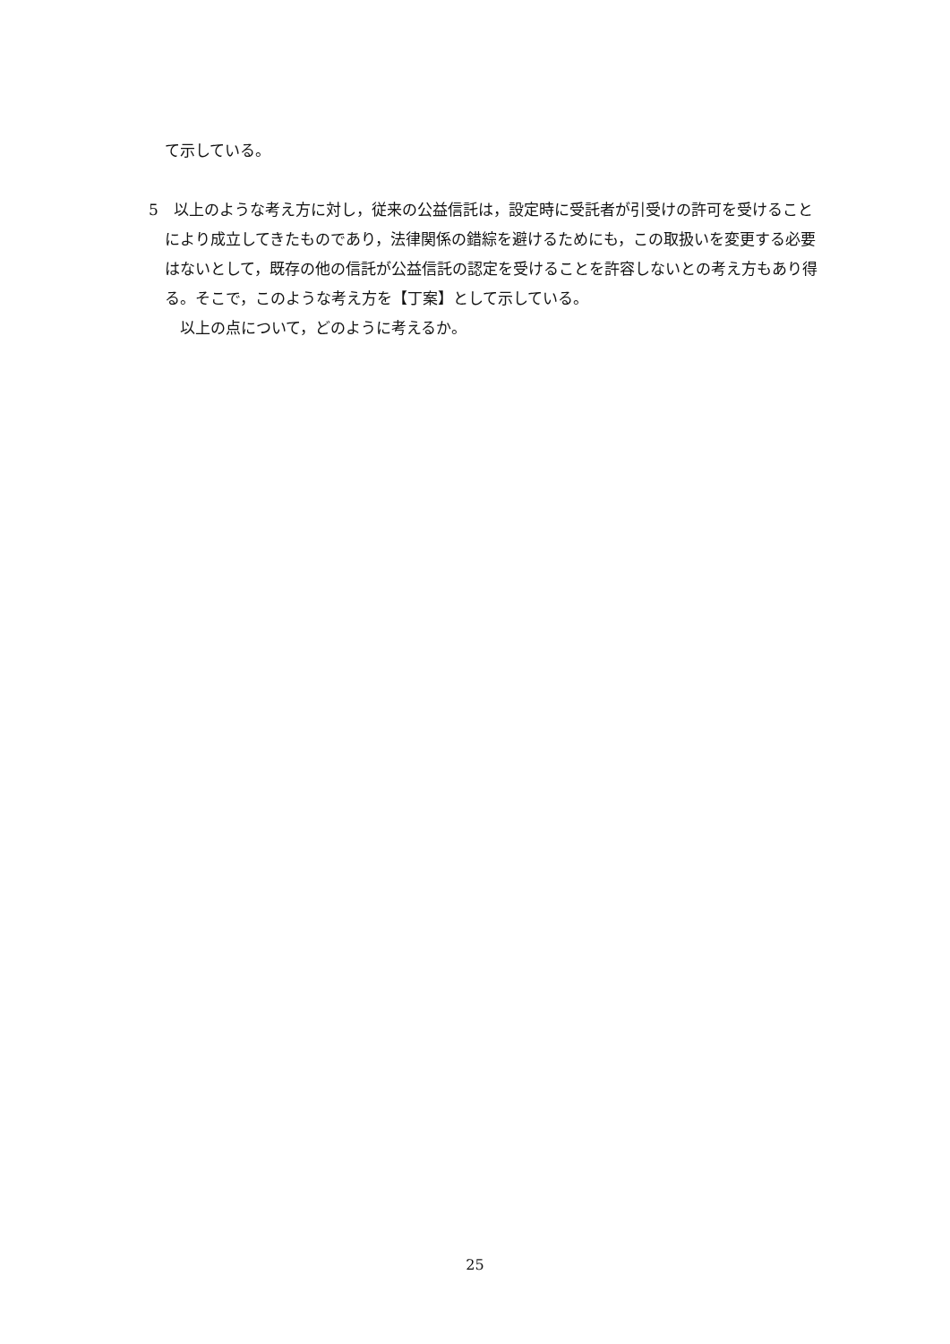て示している。
5　以上のような考え方に対し，従来の公益信託は，設定時に受託者が引受けの許可を受けることにより成立してきたものであり，法律関係の錯綜を避けるためにも，この取扱いを変更する必要はないとして，既存の他の信託が公益信託の認定を受けることを許容しないとの考え方もあり得る。そこで，このような考え方を【丁案】として示している。
　以上の点について，どのように考えるか。
25